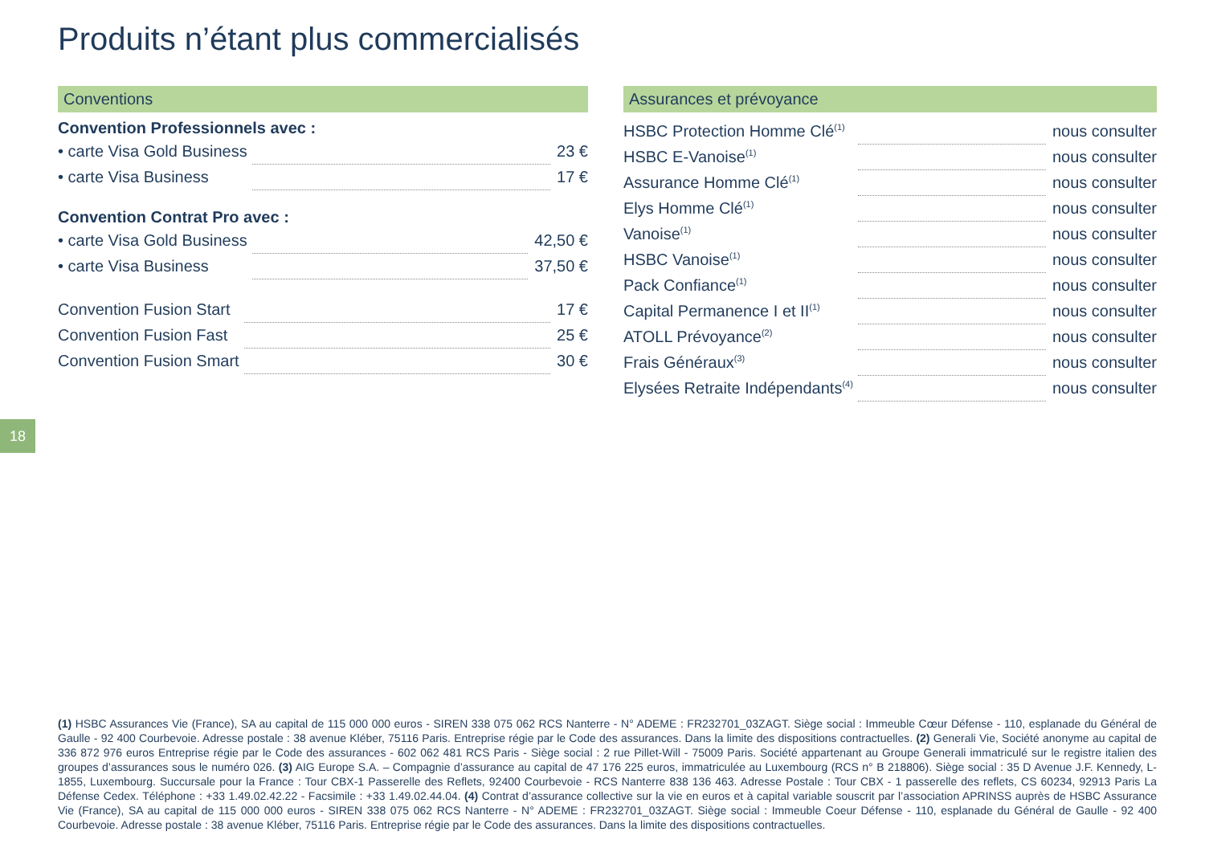Produits n’étant plus commercialisés
Conventions
Convention Professionnels avec :
| • carte Visa Gold Business | | 23 € |
| • carte Visa Business | | 17 € |
Convention Contrat Pro avec :
| • carte Visa Gold Business | | 42,50 € |
| • carte Visa Business | | 37,50 € |
| Convention Fusion Start | | 17 € |
| Convention Fusion Fast | | 25 € |
| Convention Fusion Smart | | 30 € |
Assurances et prévoyance
| HSBC Protection Homme Clé<sup>(1)</sup> | | nous consulter |
| HSBC E-Vanoise<sup>(1)</sup> | | nous consulter |
| Assurance Homme Clé<sup>(1)</sup> | | nous consulter |
| Elys Homme Clé<sup>(1)</sup> | | nous consulter |
| Vanoise<sup>(1)</sup> | | nous consulter |
| HSBC Vanoise<sup>(1)</sup> | | nous consulter |
| Pack Confiance<sup>(1)</sup> | | nous consulter |
| Capital Permanence I et II<sup>(1)</sup> | | nous consulter |
| ATOLL Prévoyance<sup>(2)</sup> | | nous consulter |
| Frais Généraux<sup>(3)</sup> | | nous consulter |
| Elysées Retraite Indépendants<sup>(4)</sup> | | nous consulter |
18
(1) HSBC Assurances Vie (France), SA au capital de 115 000 000 euros - SIREN 338 075 062 RCS Nanterre - N° ADEME : FR232701_03ZAGT. Siège social : Immeuble Cœur Défense - 110, esplanade du Général de Gaulle - 92 400 Courbevoie. Adresse postale : 38 avenue Kléber, 75116 Paris. Entreprise régie par le Code des assurances. Dans la limite des dispositions contractuelles. (2) Generali Vie, Société anonyme au capital de 336 872 976 euros Entreprise régie par le Code des assurances - 602 062 481 RCS Paris - Siège social : 2 rue Pillet-Will - 75009 Paris. Société appartenant au Groupe Generali immatriculé sur le registre italien des groupes d’assurances sous le numéro 026. (3) AIG Europe S.A. – Compagnie d’assurance au capital de 47 176 225 euros, immatriculée au Luxembourg (RCS n° B 218806). Siège social : 35 D Avenue J.F. Kennedy, L-1855, Luxembourg. Succursale pour la France : Tour CBX-1 Passerelle des Reflets, 92400 Courbevoie - RCS Nanterre 838 136 463. Adresse Postale : Tour CBX - 1 passerelle des reflets, CS 60234, 92913 Paris La Défense Cedex. Téléphone : +33 1.49.02.42.22 - Facsimile : +33 1.49.02.44.04. (4) Contrat d’assurance collective sur la vie en euros et à capital variable souscrit par l’association APRINSS auprès de HSBC Assurance Vie (France), SA au capital de 115 000 000 euros - SIREN 338 075 062 RCS Nanterre - N° ADEME : FR232701_03ZAGT. Siège social : Immeuble Coeur Défense - 110, esplanade du Général de Gaulle - 92 400 Courbevoie. Adresse postale : 38 avenue Kléber, 75116 Paris. Entreprise régie par le Code des assurances. Dans la limite des dispositions contractuelles.